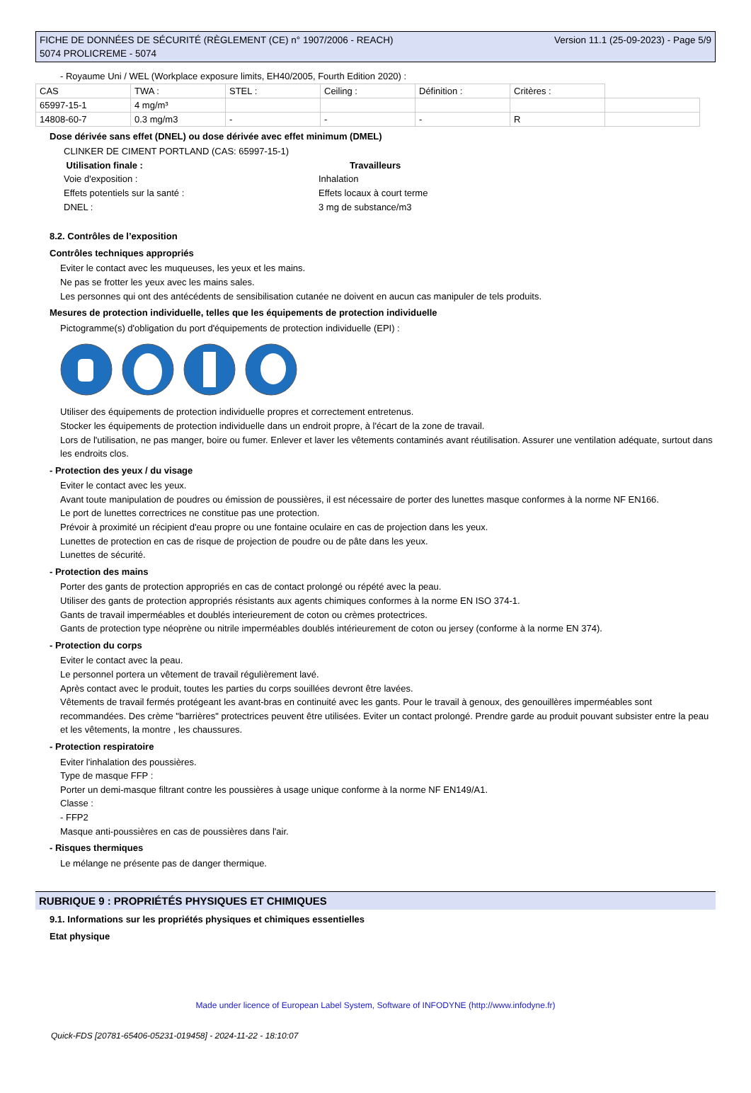FICHE DE DONNÉES DE SÉCURITÉ (RÈGLEMENT (CE) n° 1907/2006 - REACH)
5074 PROLICREME - 5074
Version 11.1 (25-09-2023) - Page 5/9
- Royaume Uni / WEL (Workplace exposure limits, EH40/2005, Fourth Edition 2020) :
| CAS | TWA : | STEL : | Ceiling : | Définition : | Critères : | |
| 65997-15-1 | 4 mg/m³ | | | | | |
| 14808-60-7 | 0.3 mg/m3 | - | - | - | R | |
Dose dérivée sans effet (DNEL) ou dose dérivée avec effet minimum (DMEL)
CLINKER DE CIMENT PORTLAND (CAS: 65997-15-1)
Utilisation finale : Travailleurs
Voie d'exposition : Inhalation
Effets potentiels sur la santé : Effets locaux à court terme
DNEL : 3 mg de substance/m3
8.2. Contrôles de l’exposition
Contrôles techniques appropriés
Eviter le contact avec les muqueuses, les yeux et les mains.
Ne pas se frotter les yeux avec les mains sales.
Les personnes qui ont des antécédents de sensibilisation cutanée ne doivent en aucun cas manipuler de tels produits.
Mesures de protection individuelle, telles que les équipements de protection individuelle
Pictogramme(s) d'obligation du port d'équipements de protection individuelle (EPI) :
Utiliser des équipements de protection individuelle propres et correctement entretenus.
Stocker les équipements de protection individuelle dans un endroit propre, à l'écart de la zone de travail.
Lors de l'utilisation, ne pas manger, boire ou fumer. Enlever et laver les vêtements contaminés avant réutilisation. Assurer une ventilation adéquate, surtout dans les endroits clos.
- Protection des yeux / du visage
Eviter le contact avec les yeux.
Avant toute manipulation de poudres ou émission de poussières, il est nécessaire de porter des lunettes masque conformes à la norme NF EN166.
Le port de lunettes correctrices ne constitue pas une protection.
Prévoir à proximité un récipient d'eau propre ou une fontaine oculaire en cas de projection dans les yeux.
Lunettes de protection en cas de risque de projection de poudre ou de pâte dans les yeux.
Lunettes de sécurité.
- Protection des mains
Porter des gants de protection appropriés en cas de contact prolongé ou répété avec la peau.
Utiliser des gants de protection appropriés résistants aux agents chimiques conformes à la norme EN ISO 374-1.
Gants de travail imperméables et doublés interieurement de coton ou crèmes protectrices.
Gants de protection type néoprène ou nitrile imperméables doublés intérieurement de coton ou jersey (conforme à la norme EN 374).
- Protection du corps
Eviter le contact avec la peau.
Le personnel portera un vêtement de travail régulièrement lavé.
Après contact avec le produit, toutes les parties du corps souillées devront être lavées.
Vêtements de travail fermés protégeant les avant-bras en continuité avec les gants. Pour le travail à genoux, des genouillères imperméables sont recommandées. Des crème "barrières" protectrices peuvent être utilisées. Eviter un contact prolongé. Prendre garde au produit pouvant subsister entre la peau et les vêtements, la montre , les chaussures.
- Protection respiratoire
Eviter l'inhalation des poussières.
Type de masque FFP :
Porter un demi-masque filtrant contre les poussières à usage unique conforme à la norme NF EN149/A1.
Classe :
- FFP2
Masque anti-poussières en cas de poussières dans l'air.
- Risques thermiques
Le mélange ne présente pas de danger thermique.
RUBRIQUE 9 : PROPRIÉTÉS PHYSIQUES ET CHIMIQUES
9.1. Informations sur les propriétés physiques et chimiques essentielles
Etat physique
Made under licence of European Label System, Software of INFODYNE (http://www.infodyne.fr)
Quick-FDS [20781-65406-05231-019458] - 2024-11-22 - 18:10:07